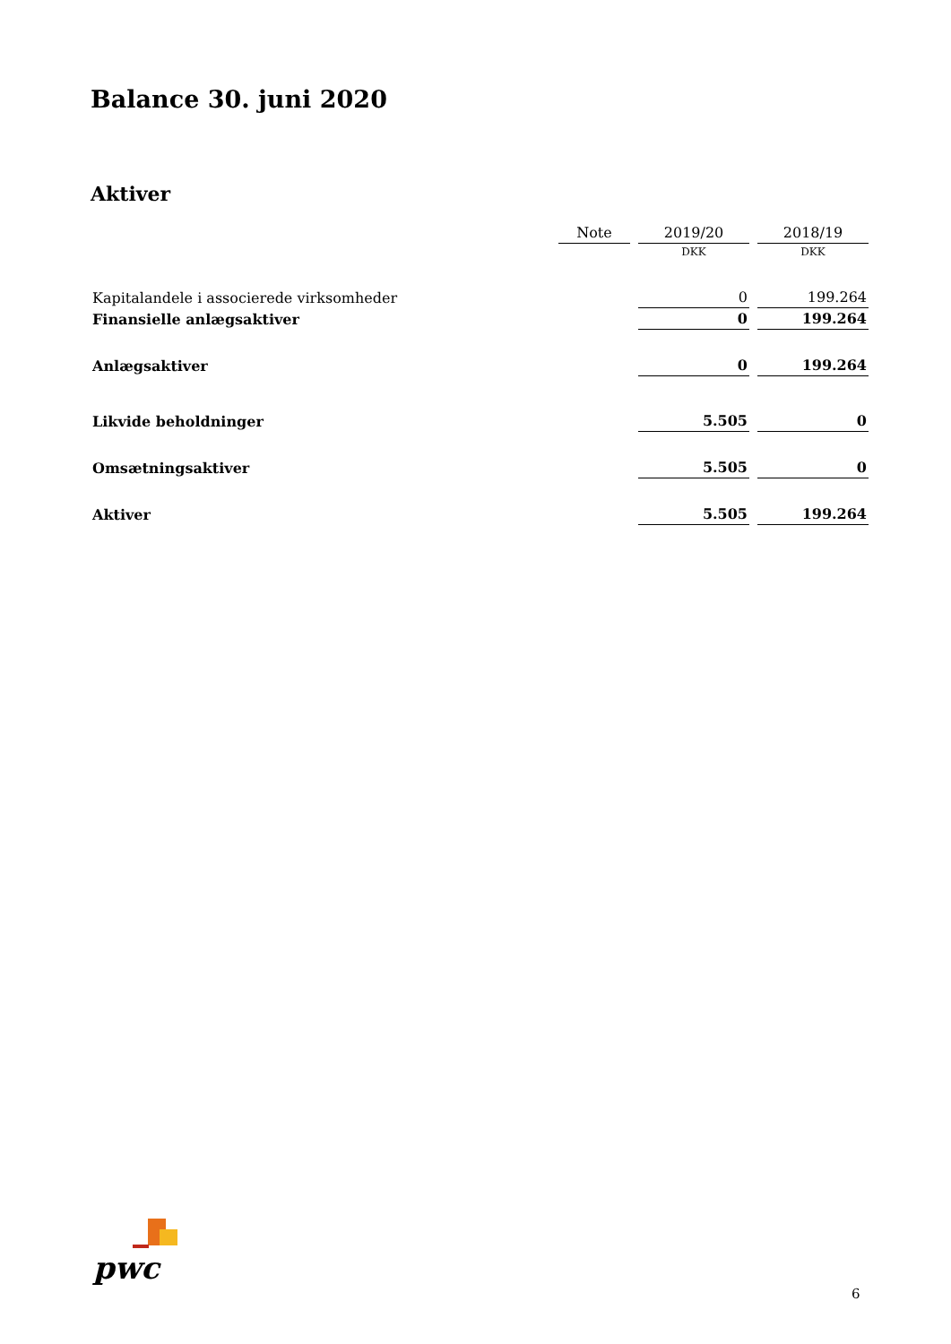Balance 30. juni 2020
Aktiver
| | Note | 2019/20 | 2018/19 |
| --- | --- | --- | --- |
| | | DKK | DKK |
| Kapitalandele i associerede virksomheder | | 0 | 199.264 |
| Finansielle anlægsaktiver | | 0 | 199.264 |
| Anlægsaktiver | | 0 | 199.264 |
| Likvide beholdninger | | 5.505 | 0 |
| Omsætningsaktiver | | 5.505 | 0 |
| Aktiver | | 5.505 | 199.264 |
pwc
6